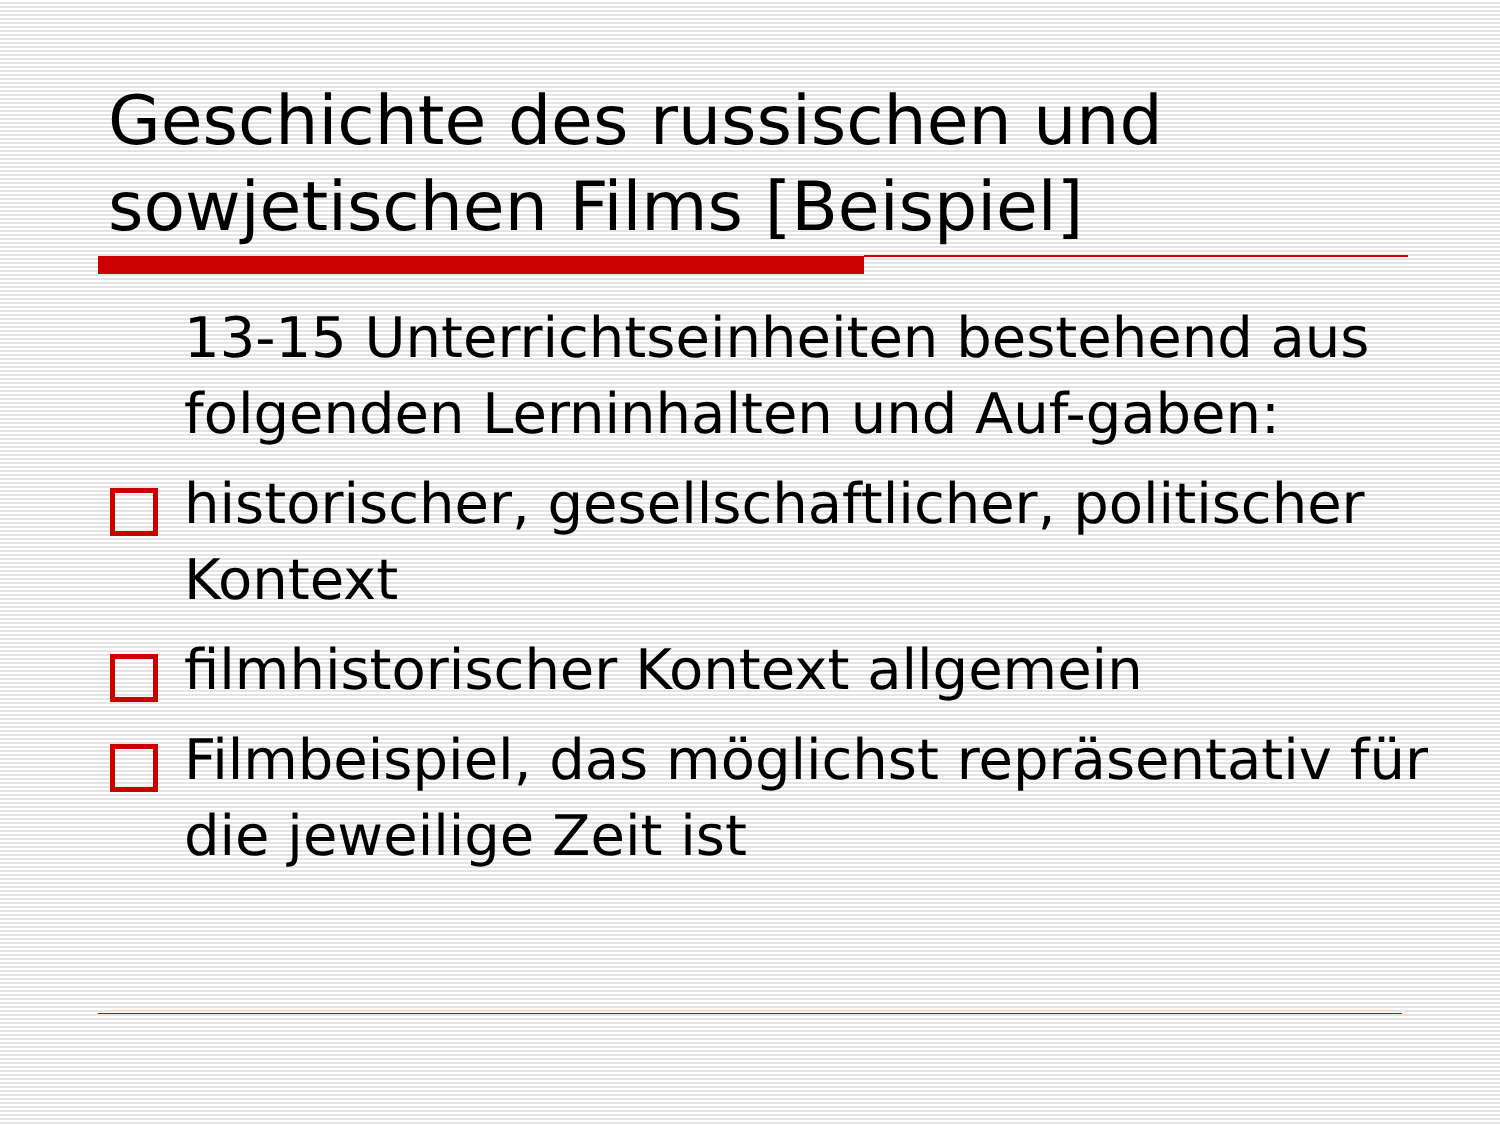Geschichte des russischen und sowjetischen Films [Beispiel]
13-15 Unterrichtseinheiten bestehend aus folgenden Lerninhalten und Auf-gaben:
historischer, gesellschaftlicher, politischer Kontext
filmhistorischer Kontext allgemein
Filmbeispiel, das möglichst repräsentativ für die jeweilige Zeit ist